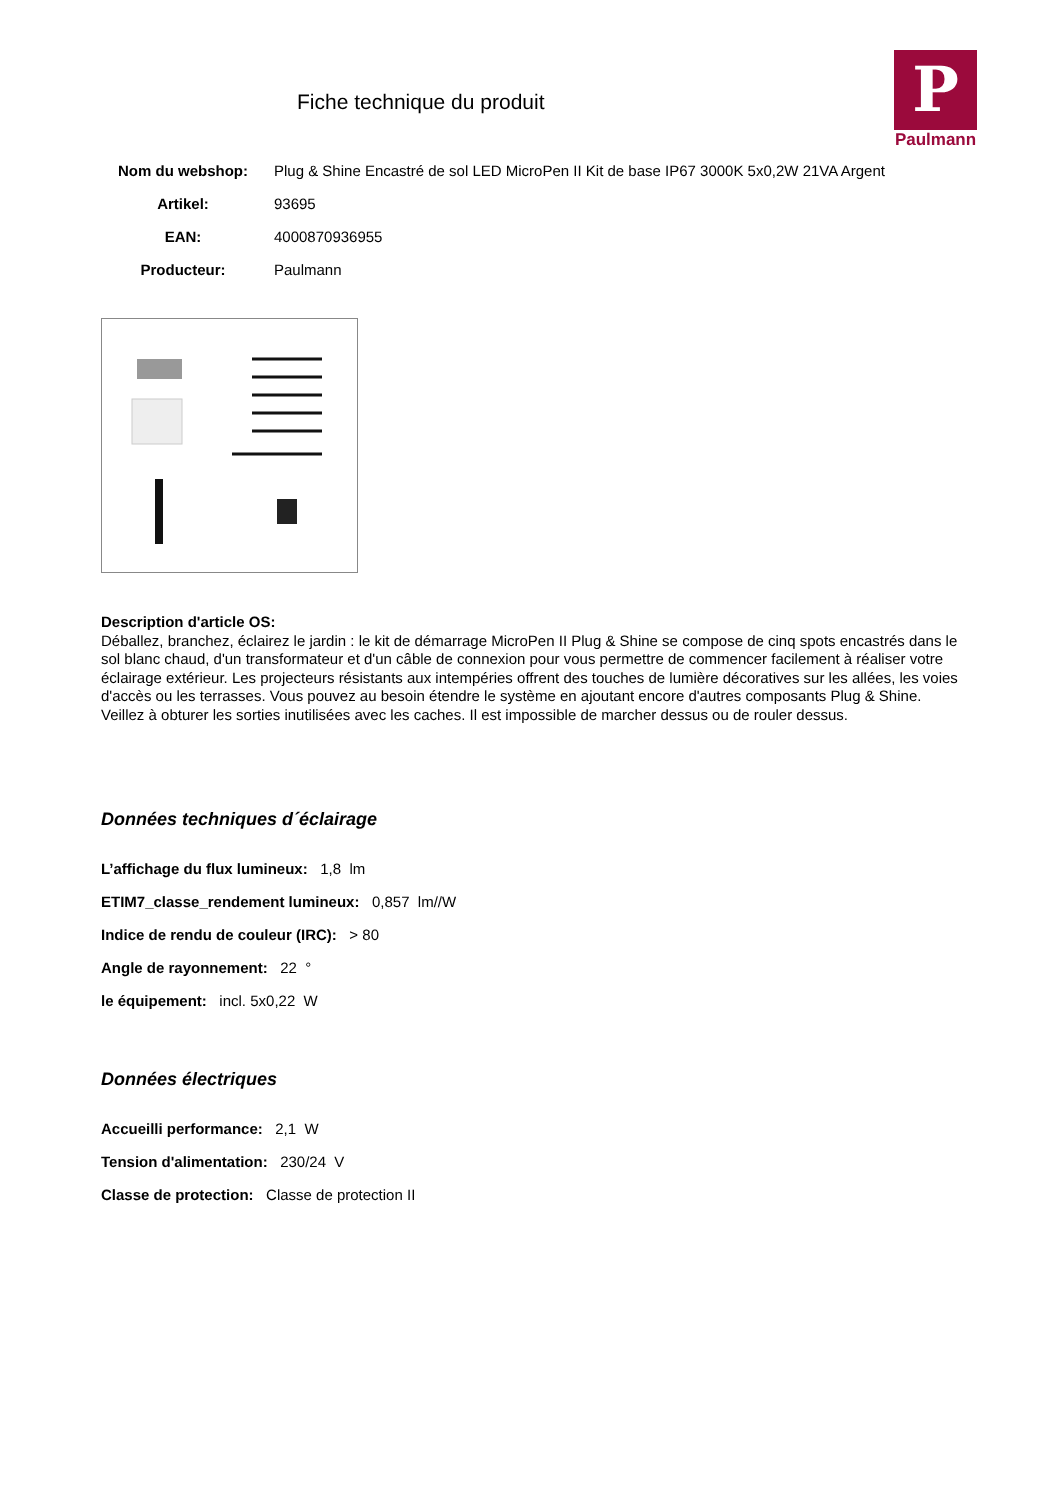Fiche technique du produit
P
Paulmann
| Nom du webshop: | Plug & Shine Encastré de sol LED MicroPen II Kit de base IP67 3000K 5x0,2W 21VA Argent |
| Artikel: | 93695 |
| EAN: | 4000870936955 |
| Producteur: | Paulmann |
Description d'article OS:
Déballez, branchez, éclairez le jardin : le kit de démarrage MicroPen II Plug & Shine se compose de cinq spots encastrés dans le sol blanc chaud, d'un transformateur et d'un câble de connexion pour vous permettre de commencer facilement à réaliser votre éclairage extérieur. Les projecteurs résistants aux intempéries offrent des touches de lumière décoratives sur les allées, les voies d'accès ou les terrasses. Vous pouvez au besoin étendre le système en ajoutant encore d'autres composants Plug & Shine. Veillez à obturer les sorties inutilisées avec les caches. Il est impossible de marcher dessus ou de rouler dessus.
Données techniques d´éclairage
L’affichage du flux lumineux: 1,8 lm
ETIM7_classe_rendement lumineux: 0,857 lm//W
Indice de rendu de couleur (IRC): > 80
Angle de rayonnement: 22 °
le équipement: incl. 5x0,22 W
Données électriques
Accueilli performance: 2,1 W
Tension d'alimentation: 230/24 V
Classe de protection: Classe de protection II